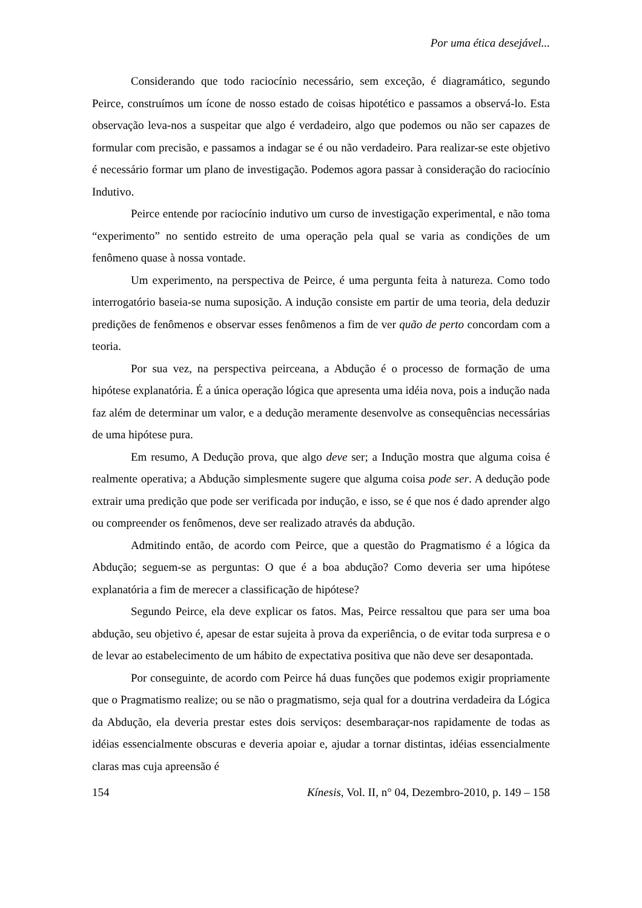Por uma ética desejável...
Considerando que todo raciocínio necessário, sem exceção, é diagramático, segundo Peirce, construímos um ícone de nosso estado de coisas hipotético e passamos a observá-lo. Esta observação leva-nos a suspeitar que algo é verdadeiro, algo que podemos ou não ser capazes de formular com precisão, e passamos a indagar se é ou não verdadeiro. Para realizar-se este objetivo é necessário formar um plano de investigação. Podemos agora passar à consideração do raciocínio Indutivo.
Peirce entende por raciocínio indutivo um curso de investigação experimental, e não toma “experimento” no sentido estreito de uma operação pela qual se varia as condições de um fenômeno quase à nossa vontade.
Um experimento, na perspectiva de Peirce, é uma pergunta feita à natureza. Como todo interrogatório baseia-se numa suposição. A indução consiste em partir de uma teoria, dela deduzir predições de fenômenos e observar esses fenômenos a fim de ver quão de perto concordam com a teoria.
Por sua vez, na perspectiva peirceana, a Abdução é o processo de formação de uma hipótese explanatória. É a única operação lógica que apresenta uma idéia nova, pois a indução nada faz além de determinar um valor, e a dedução meramente desenvolve as consequências necessárias de uma hipótese pura.
Em resumo, A Dedução prova, que algo deve ser; a Indução mostra que alguma coisa é realmente operativa; a Abdução simplesmente sugere que alguma coisa pode ser. A dedução pode extrair uma predição que pode ser verificada por indução, e isso, se é que nos é dado aprender algo ou compreender os fenômenos, deve ser realizado através da abdução.
Admitindo então, de acordo com Peirce, que a questão do Pragmatismo é a lógica da Abdução; seguem-se as perguntas: O que é a boa abdução? Como deveria ser uma hipótese explanatória a fim de merecer a classificação de hipótese?
Segundo Peirce, ela deve explicar os fatos. Mas, Peirce ressaltou que para ser uma boa abdução, seu objetivo é, apesar de estar sujeita à prova da experiência, o de evitar toda surpresa e o de levar ao estabelecimento de um hábito de expectativa positiva que não deve ser desapontada.
Por conseguinte, de acordo com Peirce há duas funções que podemos exigir propriamente que o Pragmatismo realize; ou se não o pragmatismo, seja qual for a doutrina verdadeira da Lógica da Abdução, ela deveria prestar estes dois serviços: desembaraçar-nos rapidamente de todas as idéias essencialmente obscuras e deveria apoiar e, ajudar a tornar distintas, idéias essencialmente claras mas cuja apreensão é
154 Kínesis, Vol. II, n° 04, Dezembro-2010, p. 149 – 158